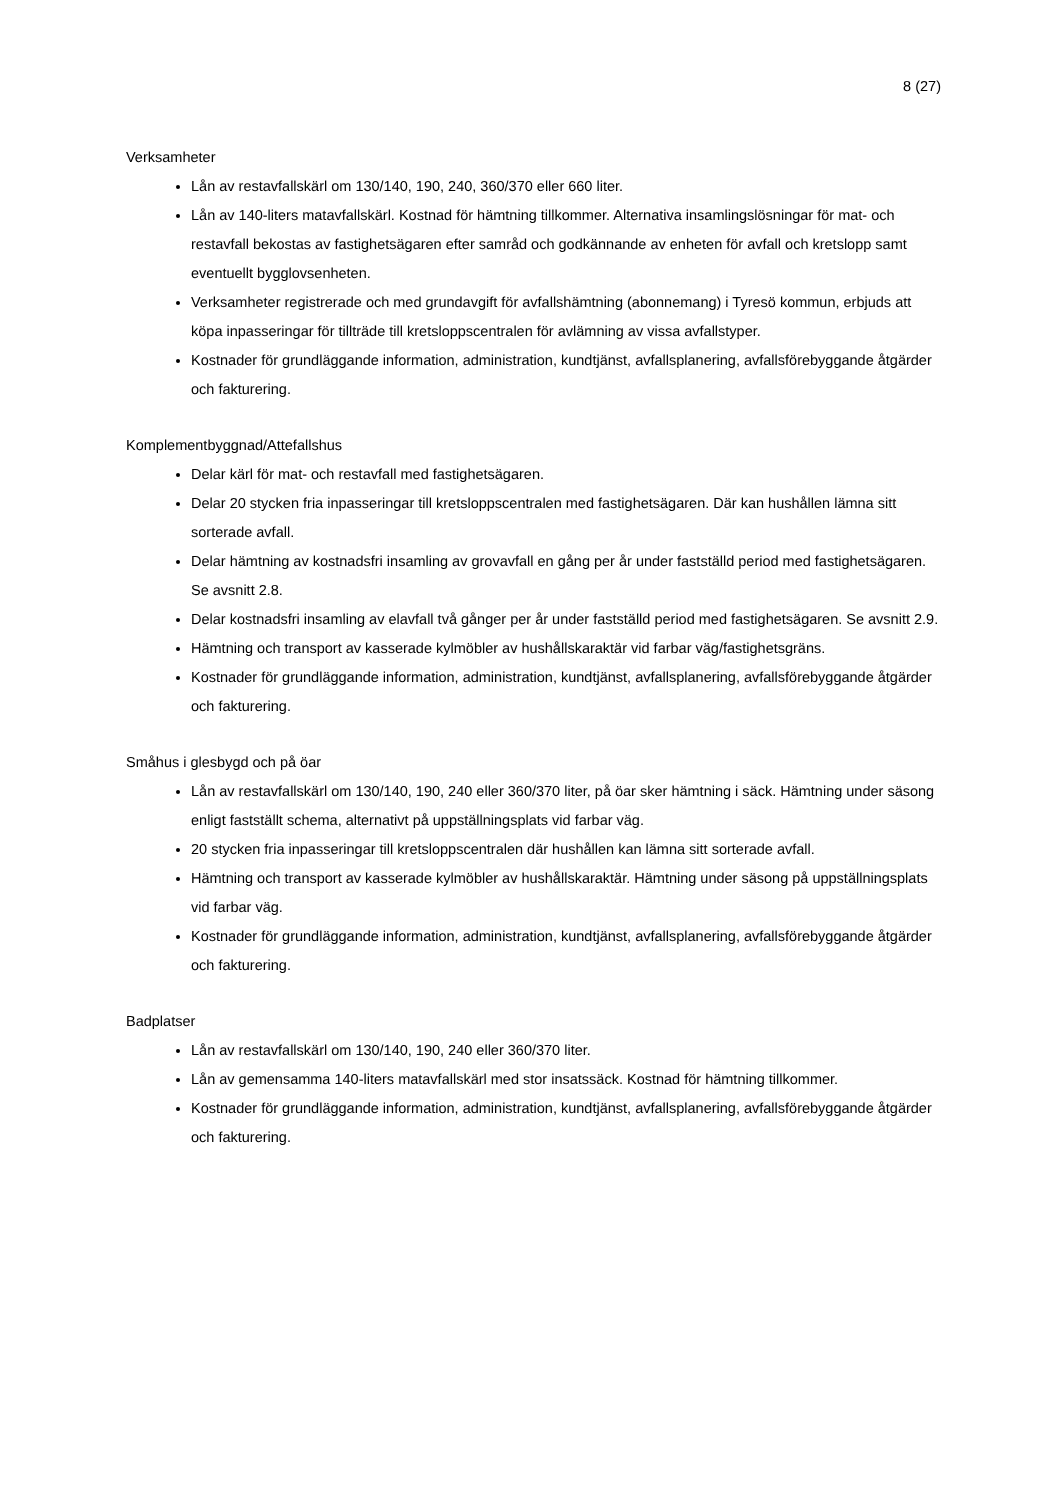8 (27)
Verksamheter
Lån av restavfallskärl om 130/140, 190, 240, 360/370 eller 660 liter.
Lån av 140-liters matavfallskärl. Kostnad för hämtning tillkommer. Alternativa insamlingslösningar för mat- och restavfall bekostas av fastighetsägaren efter samråd och godkännande av enheten för avfall och kretslopp samt eventuellt bygglovsenheten.
Verksamheter registrerade och med grundavgift för avfallshämtning (abonnemang) i Tyresö kommun, erbjuds att köpa inpasseringar för tillträde till kretsloppscentralen för avlämning av vissa avfallstyper.
Kostnader för grundläggande information, administration, kundtjänst, avfallsplanering, avfallsförebyggande åtgärder och fakturering.
Komplementbyggnad/Attefallshus
Delar kärl för mat- och restavfall med fastighetsägaren.
Delar 20 stycken fria inpasseringar till kretsloppscentralen med fastighetsägaren. Där kan hushållen lämna sitt sorterade avfall.
Delar hämtning av kostnadsfri insamling av grovavfall en gång per år under fastställd period med fastighetsägaren. Se avsnitt 2.8.
Delar kostnadsfri insamling av elavfall två gånger per år under fastställd period med fastighetsägaren. Se avsnitt 2.9.
Hämtning och transport av kasserade kylmöbler av hushållskaraktär vid farbar väg/fastighetsgräns.
Kostnader för grundläggande information, administration, kundtjänst, avfallsplanering, avfallsförebyggande åtgärder och fakturering.
Småhus i glesbygd och på öar
Lån av restavfallskärl om 130/140, 190, 240 eller 360/370 liter, på öar sker hämtning i säck. Hämtning under säsong enligt fastställt schema, alternativt på uppställningsplats vid farbar väg.
20 stycken fria inpasseringar till kretsloppscentralen där hushållen kan lämna sitt sorterade avfall.
Hämtning och transport av kasserade kylmöbler av hushållskaraktär. Hämtning under säsong på uppställningsplats vid farbar väg.
Kostnader för grundläggande information, administration, kundtjänst, avfallsplanering, avfallsförebyggande åtgärder och fakturering.
Badplatser
Lån av restavfallskärl om 130/140, 190, 240 eller 360/370 liter.
Lån av gemensamma 140-liters matavfallskärl med stor insatssäck. Kostnad för hämtning tillkommer.
Kostnader för grundläggande information, administration, kundtjänst, avfallsplanering, avfallsförebyggande åtgärder och fakturering.